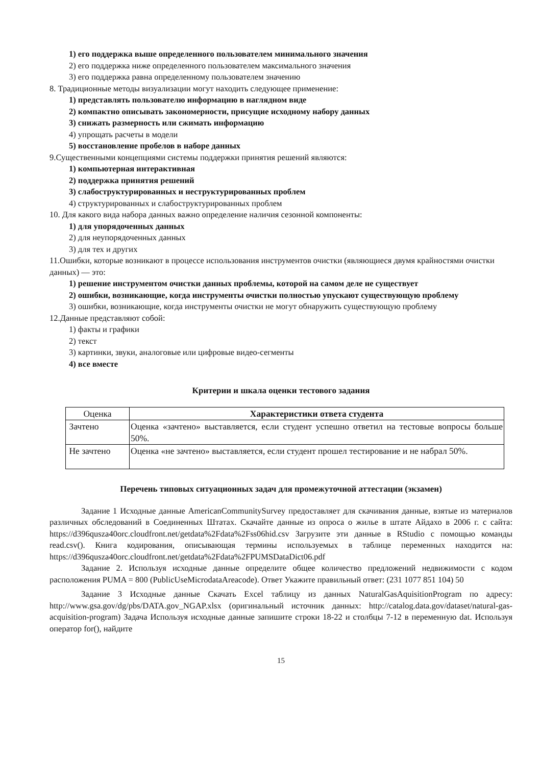1) его поддержка выше определенного пользователем минимального значения
2) его поддержка ниже определенного пользователем максимального значения
3) его поддержка равна определенному пользователем значению
8. Традиционные методы визуализации могут находить следующее применение:
1) представлять пользователю информацию в наглядном виде
2) компактно описывать закономерности, присущие исходному набору данных
3) снижать размерность или сжимать информацию
4) упрощать расчеты в модели
5) восстановление пробелов в наборе данных
9.Существенными концепциями системы поддержки принятия решений являются:
1) компьютерная интерактивная
2) поддержка принятия решений
3) слабоструктурированных и неструктурированных проблем
4) структурированных и слабоструктурированных проблем
10. Для какого вида набора данных важно определение наличия сезонной компоненты:
1) для упорядоченных данных
2) для неупорядоченных данных
3) для тех и других
11.Ошибки, которые возникают в процессе использования инструментов очистки (являющиеся двумя крайностями очистки данных) — это:
1) решение инструментом очистки данных проблемы, которой на самом деле не существует
2) ошибки, возникающие, когда инструменты очистки полностью упускают существующую проблему
3) ошибки, возникающие, когда инструменты очистки не могут обнаружить существующую проблему
12.Данные представляют собой:
1) факты и графики
2) текст
3) картинки, звуки, аналоговые или цифровые видео-сегменты
4) все вместе
Критерии и шкала оценки тестового задания
| Оценка | Характеристики ответа студента |
| --- | --- |
| Зачтено | Оценка «зачтено» выставляется, если студент успешно ответил на тестовые вопросы больше 50%. |
| Не зачтено | Оценка «не зачтено» выставляется, если студент прошел тестирование и не набрал 50%. |
Перечень типовых ситуационных задач для промежуточной аттестации (экзамен)
Задание 1 Исходные данные AmericanCommunitySurvey предоставляет для скачивания данные, взятые из материалов различных обследований в Соединенных Штатах. Скачайте данные из опроса о жилье в штате Айдахо в 2006 г. с сайта: https://d396qusza40orc.cloudfront.net/getdata%2Fdata%2Fss06hid.csv Загрузите эти данные в RStudio с помощью команды read.csv(). Книга кодирования, описывающая термины используемых в таблице переменных находится на: https://d396qusza40orc.cloudfront.net/getdata%2Fdata%2FPUMSDataDict06.pdf
Задание 2. Используя исходные данные определите общее количество предложений недвижимости с кодом расположения PUMA = 800 (PublicUseMicrodataAreacode). Ответ Укажите правильный ответ: (231 1077 851 104) 50
Задание 3 Исходные данные Скачать Excel таблицу из данных NaturalGasAquisitionProgram по адресу: http://www.gsa.gov/dg/pbs/DATA.gov_NGAP.xlsx (оригинальный источник данных: http://catalog.data.gov/dataset/natural-gas-acquisition-program) Задача Используя исходные данные запишите строки 18-22 и столбцы 7-12 в переменную dat. Используя оператор for(), найдите
15